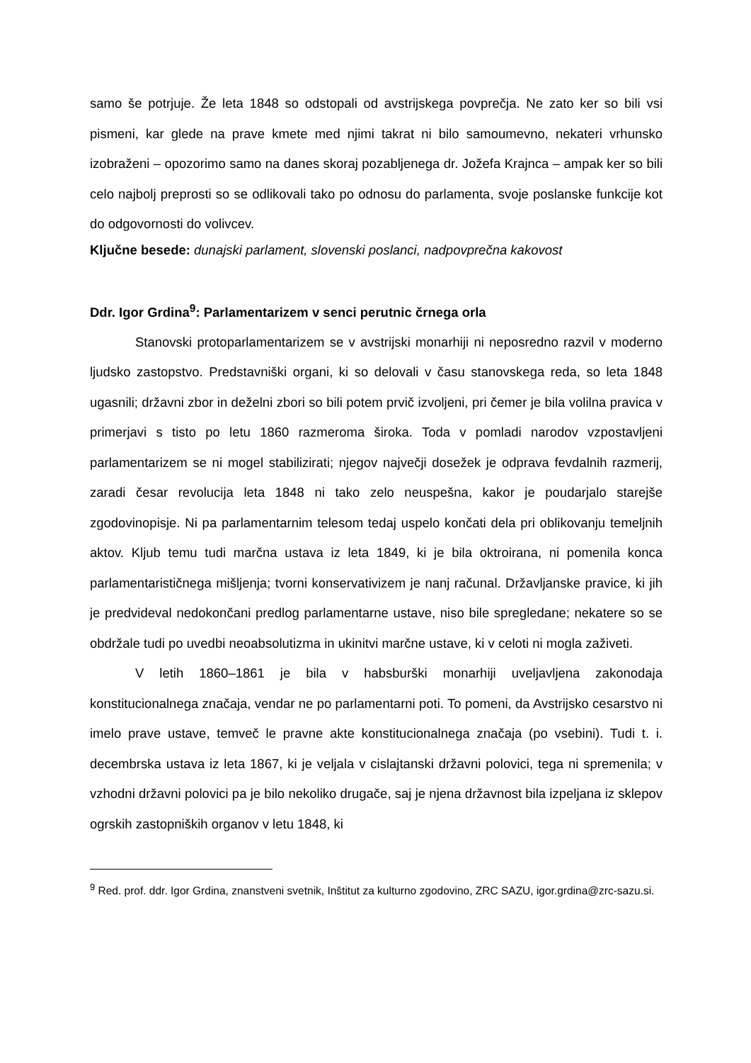samo še potrjuje. Že leta 1848 so odstopali od avstrijskega povprečja. Ne zato ker so bili vsi pismeni, kar glede na prave kmete med njimi takrat ni bilo samoumevno, nekateri vrhunsko izobraženi – opozorimo samo na danes skoraj pozabljenega dr. Jožefa Krajnca – ampak ker so bili celo najbolj preprosti so se odlikovali tako po odnosu do parlamenta, svoje poslanske funkcije kot do odgovornosti do volivcev.
Ključne besede: dunajski parlament, slovenski poslanci, nadpovprečna kakovost
Ddr. Igor Grdina<sup>9</sup>: Parlamentarizem v senci perutnic črnega orla
Stanovski protoparlamentarizem se v avstrijski monarhiji ni neposredno razvil v moderno ljudsko zastopstvo. Predstavniški organi, ki so delovali v času stanovskega reda, so leta 1848 ugasnili; državni zbor in deželni zbori so bili potem prvič izvoljeni, pri čemer je bila volilna pravica v primerjavi s tisto po letu 1860 razmeroma široka. Toda v pomladi narodov vzpostavljeni parlamentarizem se ni mogel stabilizirati; njegov največji dosežek je odprava fevdalnih razmerij, zaradi česar revolucija leta 1848 ni tako zelo neuspešna, kakor je poudarjalo starejše zgodovinopisje. Ni pa parlamentarnim telesom tedaj uspelo končati dela pri oblikovanju temeljnih aktov. Kljub temu tudi marčna ustava iz leta 1849, ki je bila oktroirana, ni pomenila konca parlamentarističnega mišljenja; tvorni konservativizem je nanj računal. Državljanske pravice, ki jih je predvideval nedokončani predlog parlamentarne ustave, niso bile spregledane; nekatere so se obdržale tudi po uvedbi neoabsolutizma in ukinitvi marčne ustave, ki v celoti ni mogla zaživeti.
V letih 1860–1861 je bila v habsburški monarhiji uveljavljena zakonodaja konstitucionalnega značaja, vendar ne po parlamentarni poti. To pomeni, da Avstrijsko cesarstvo ni imelo prave ustave, temveč le pravne akte konstitucionalnega značaja (po vsebini). Tudi t. i. decembrska ustava iz leta 1867, ki je veljala v cislajtanski državni polovici, tega ni spremenila; v vzhodni državni polovici pa je bilo nekoliko drugače, saj je njena državnost bila izpeljana iz sklepov ogrskih zastopniških organov v letu 1848, ki
<sup>9</sup> Red. prof. ddr. Igor Grdina, znanstveni svetnik, Inštitut za kulturno zgodovino, ZRC SAZU, igor.grdina@zrc-sazu.si.